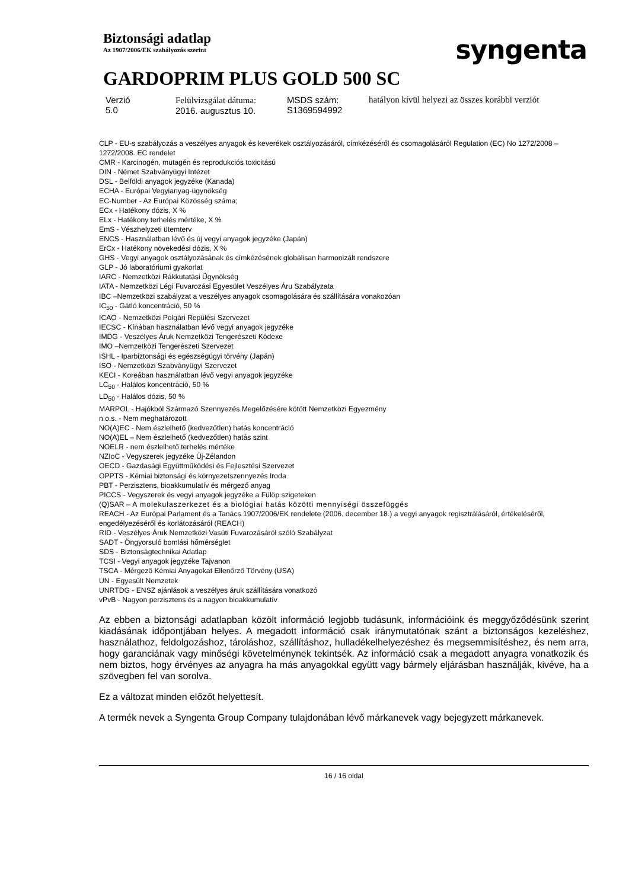Biztonsági adatlap
Az 1907/2006/EK szabályozás szerint
syngenta
GARDOPRIM PLUS GOLD 500 SC
| Verzió 5.0 | Felülvizsgálat dátuma: 2016. augusztus 10. | MSDS szám: S1369594992 | hatályon kívül helyezi az összes korábbi verziót |
CLP - EU-s szabályozás a veszélyes anyagok és keverékek osztályozásáról, címkézéséről és csomagolásáról Regulation (EC) No 1272/2008 – 1272/2008. EC rendelet
CMR - Karcinogén, mutagén és reprodukciós toxicitású
DIN - Német Szabványügyi Intézet
DSL - Belföldi anyagok jegyzéke (Kanada)
ECHA - Európai Vegyianyag-ügynökség
EC-Number - Az Európai Közösség száma;
ECx - Hatékony dózis, X %
ELx - Hatékony terhelés mértéke, X %
EmS - Vészhelyzeti ütemterv
ENCS - Használatban lévő és új vegyi anyagok jegyzéke (Japán)
ErCx - Hatékony növekedési dózis, X %
GHS - Vegyi anyagok osztályozásának és címkézésének globálisan harmonizált rendszere
GLP - Jó laboratóriumi gyakorlat
IARC - Nemzetközi Rákkutatási Ügynökség
IATA - Nemzetközi Légi Fuvarozási Egyesület Veszélyes Áru Szabályzata
IBC –Nemzetközi szabályzat a veszélyes anyagok csomagolására és szállítására vonakozóan
IC<sub>50</sub> - Gátló koncentráció, 50 %
ICAO - Nemzetközi Polgári Repülési Szervezet
IECSC - Kínában használatban lévő vegyi anyagok jegyzéke
IMDG - Veszélyes Áruk Nemzetközi Tengerészeti Kódexe
IMO –Nemzetközi Tengerészeti Szervezet
ISHL - Iparbiztonsági és egészségügyi törvény (Japán)
ISO - Nemzetközi Szabványügyi Szervezet
KECI - Koreában használatban lévő vegyi anyagok jegyzéke
LC<sub>50</sub> - Halálos koncentráció, 50 %
LD<sub>50</sub> - Halálos dózis, 50 %
MARPOL - Hajókból Származó Szennyezés Megelőzésére kötött Nemzetközi Egyezmény
n.o.s. - Nem meghatározott
NO(A)EC - Nem észlelhető (kedvezőtlen) hatás koncentráció
NO(A)EL – Nem észlelhető (kedvezőtlen) hatás szint
NOELR - nem észlelhető terhelés mértéke
NZIoC - Vegyszerek jegyzéke Új-Zélandon
OECD - Gazdasági Együttműködési és Fejlesztési Szervezet
OPPTS - Kémiai biztonsági és környezetszennyezés Iroda
PBT - Perzisztens, bioakkumulatív és mérgező anyag
PICCS - Vegyszerek és vegyi anyagok jegyzéke a Fülöp szigeteken
(Q)SAR – A molekulaszerkezet és a biológiai hatás közötti mennyiségi összefüggés
REACH - Az Európai Parlament és a Tanács 1907/2006/EK rendelete (2006. december 18.) a vegyi anyagok regisztrálásáról, értékeléséről, engedélyezéséről és korlátozásáról (REACH)
RID - Veszélyes Áruk Nemzetközi Vasúti Fuvarozásáról szóló Szabályzat
SADT - Öngyorsuló bomlási hőmérséglet
SDS - Biztonságtechnikai Adatlap
TCSI - Vegyi anyagok jegyzéke Tajvanon
TSCA - Mérgező Kémiai Anyagokat Ellenőrző Törvény (USA)
UN - Egyesült Nemzetek
UNRTDG - ENSZ ajánlások a veszélyes áruk szállítására vonatkozó
vPvB - Nagyon perzisztens és a nagyon bioakkumulatív
Az ebben a biztonsági adatlapban közölt információ legjobb tudásunk, információink és meggyőződésünk szerint kiadásának időpontjában helyes. A megadott információ csak iránymutatónak szánt a biztonságos kezeléshez, használathoz, feldolgozáshoz, tároláshoz, szállításhoz, hulladékelhelyezéshez és megsemmisítéshez, és nem arra, hogy garanciának vagy minőségi követelménynek tekintsék. Az információ csak a megadott anyagra vonatkozik és nem biztos, hogy érvényes az anyagra ha más anyagokkal együtt vagy bármely eljárásban használják, kivéve, ha a szövegben fel van sorolva.
Ez a változat minden előzőt helyettesít.
A termék nevek a Syngenta Group Company tulajdonában lévő márkanevek vagy bejegyzett márkanevek.
16 / 16 oldal